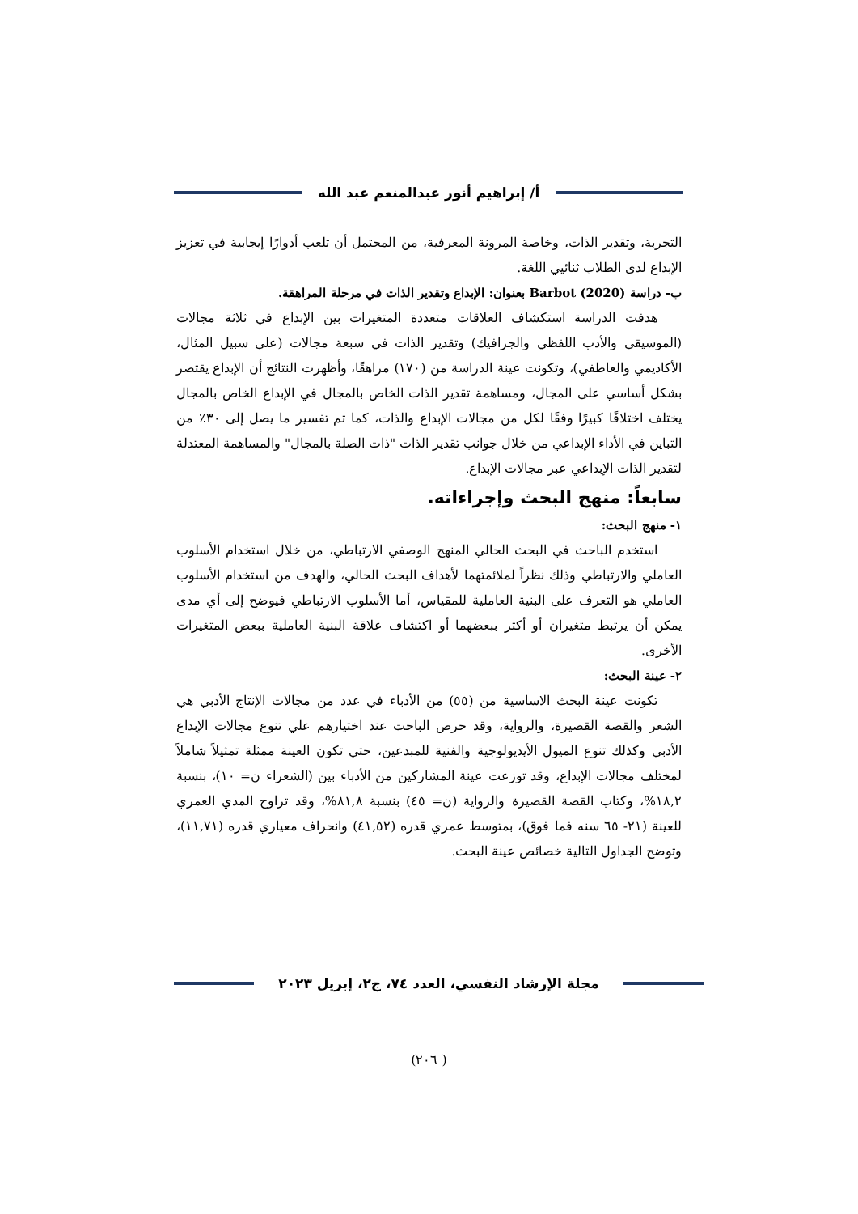أ/ إبراهيم أنور عبدالمنعم عبد الله
التجربة، وتقدير الذات، وخاصة المرونة المعرفية، من المحتمل أن تلعب أدوارًا إيجابية في تعزيز الإبداع لدى الطلاب ثنائيي اللغة.
ب- دراسة Barbot (2020) بعنوان: الإبداع وتقدير الذات في مرحلة المراهقة.
هدفت الدراسة استكشاف العلاقات متعددة المتغيرات بين الإبداع في ثلاثة مجالات (الموسيقى والأدب اللفظي والجرافيك) وتقدير الذات في سبعة مجالات (على سبيل المثال، الأكاديمي والعاطفي)، وتكونت عينة الدراسة من (١٧٠) مراهقًا، وأظهرت النتائج أن الإبداع يقتصر بشكل أساسي على المجال، ومساهمة تقدير الذات الخاص بالمجال في الإبداع الخاص بالمجال يختلف اختلافًا كبيرًا وفقًا لكل من مجالات الإبداع والذات، كما تم تفسير ما يصل إلى ٣٠٪ من التباين في الأداء الإبداعي من خلال جوانب تقدير الذات "ذات الصلة بالمجال" والمساهمة المعتدلة لتقدير الذات الإبداعي عبر مجالات الإبداع.
سابعاً: منهج البحث وإجراءاته.
١- منهج البحث:
استخدم الباحث في البحث الحالي المنهج الوصفي الارتباطي، من خلال استخدام الأسلوب العاملي والارتباطي وذلك نظراً لملائمتهما لأهداف البحث الحالي، والهدف من استخدام الأسلوب العاملي هو التعرف على البنية العاملية للمقياس، أما الأسلوب الارتباطي فيوضح إلى أي مدى يمكن أن يرتبط متغيران أو أكثر ببعضهما أو اكتشاف علاقة البنية العاملية ببعض المتغيرات الأخرى.
٢- عينة البحث:
تكونت عينة البحث الاساسية من (٥٥) من الأدباء في عدد من مجالات الإنتاج الأدبي هي الشعر والقصة القصيرة، والرواية، وقد حرص الباحث عند اختيارهم علي تنوع مجالات الإبداع الأدبي وكذلك تنوع الميول الأيديولوجية والفنية للمبدعين، حتي تكون العينة ممثلة تمثيلاً شاملاً لمختلف مجالات الإبداع، وقد توزعت عينة المشاركين من الأدباء بين (الشعراء ن= ١٠)، بنسبة ١٨,٢%، وكتاب القصة القصيرة والرواية (ن= ٤٥) بنسبة ٨١,٨%، وقد تراوح المدي العمري للعينة (٢١- ٦٥ سنه فما فوق)، بمتوسط عمري قدره (٤١,٥٢) وانحراف معياري قدره (١١,٧١)، وتوضح الجداول التالية خصائص عينة البحث.
مجلة الإرشاد النفسي، العدد ٧٤، ج٢، إبريل ٢٠٢٣
( ٢٠٦)